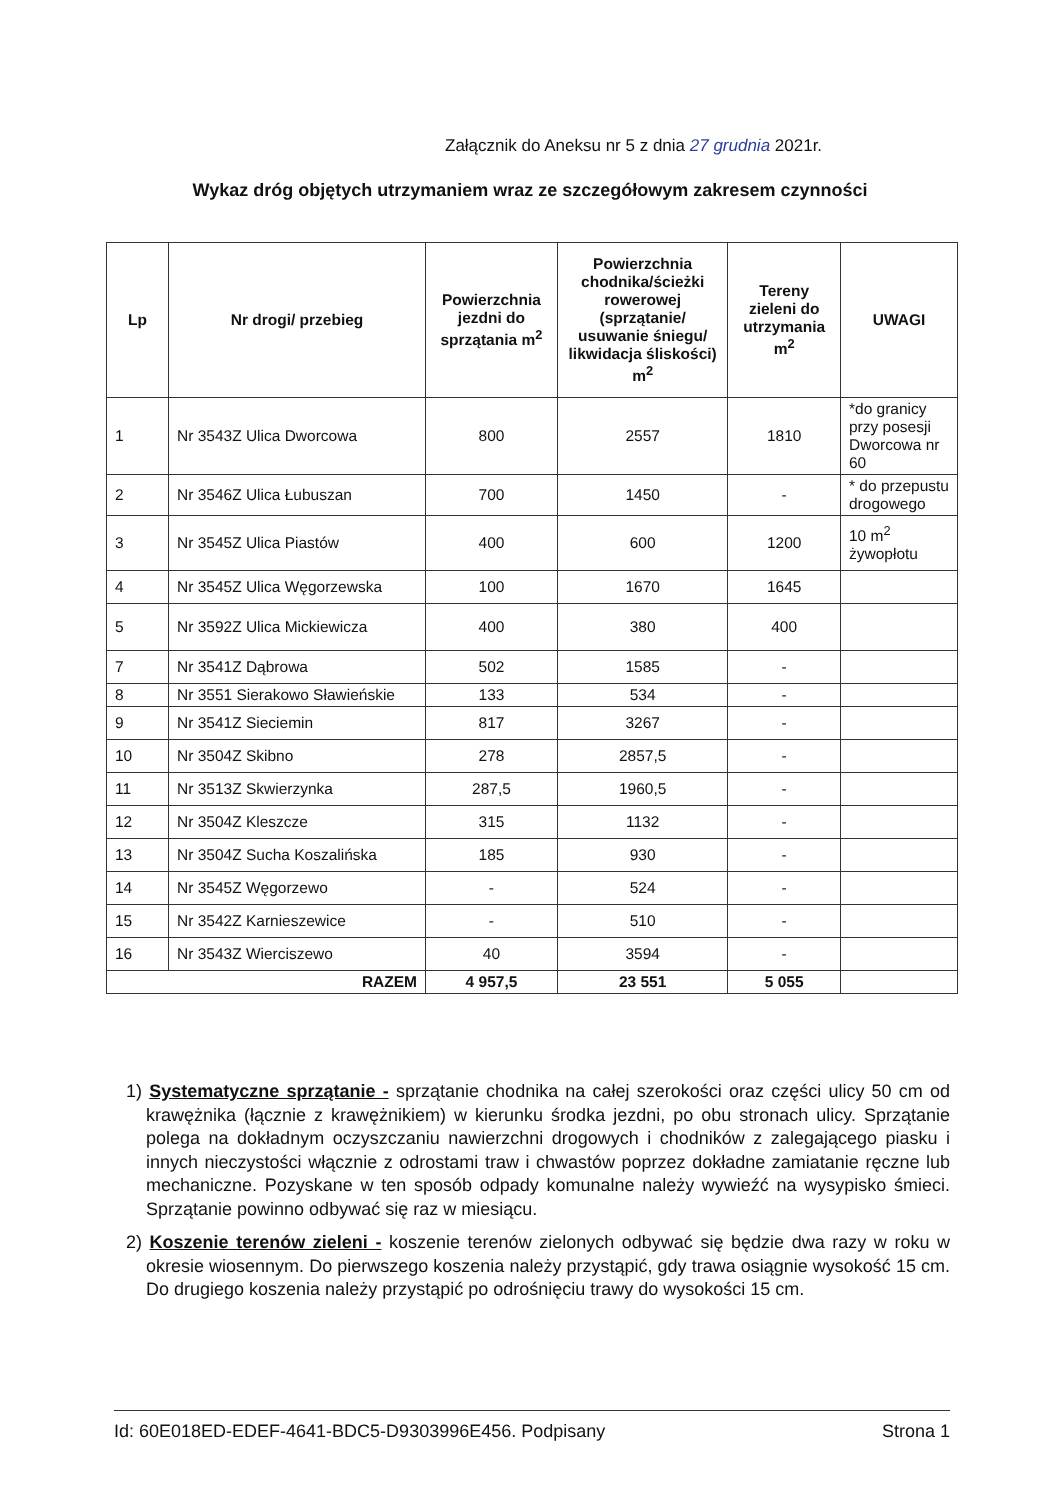Załącznik do Aneksu nr 5 z dnia 27 grudnia 2021r.
Wykaz dróg objętych utrzymaniem wraz ze szczegółowym zakresem czynności
| Lp | Nr drogi/ przebieg | Powierzchnia jezdni do sprzątania m<sup>2</sup> | Powierzchnia chodnika/ścieżki rowerowej (sprzątanie/ usuwanie śniegu/ likwidacja śliskości) m<sup>2</sup> | Tereny zieleni do utrzymania m<sup>2</sup> | UWAGI |
| --- | --- | --- | --- | --- | --- |
| 1 | Nr 3543Z Ulica Dworcowa | 800 | 2557 | 1810 | *do granicy przy posesji Dworcowa nr 60 |
| 2 | Nr 3546Z Ulica Łubuszan | 700 | 1450 | - | * do przepustu drogowego |
| 3 | Nr 3545Z Ulica Piastów | 400 | 600 | 1200 | 10 m<sup>2</sup> żywopłotu |
| 4 | Nr 3545Z Ulica Węgorzewska | 100 | 1670 | 1645 | |
| 5 | Nr 3592Z Ulica Mickiewicza | 400 | 380 | 400 | |
| 7 | Nr 3541Z Dąbrowa | 502 | 1585 | - | |
| 8 | Nr 3551 Sierakowo Sławieńskie | 133 | 534 | - | |
| 9 | Nr 3541Z Sieciemin | 817 | 3267 | - | |
| 10 | Nr 3504Z Skibno | 278 | 2857,5 | - | |
| 11 | Nr 3513Z Skwierzynka | 287,5 | 1960,5 | - | |
| 12 | Nr 3504Z Kleszcze | 315 | 1132 | - | |
| 13 | Nr 3504Z Sucha Koszalińska | 185 | 930 | - | |
| 14 | Nr 3545Z Węgorzewo | - | 524 | - | |
| 15 | Nr 3542Z Karnieszewice | - | 510 | - | |
| 16 | Nr 3543Z Wierciszewo | 40 | 3594 | - | |
| RAZEM | | 4 957,5 | 23 551 | 5 055 | |
1) Systematyczne sprzątanie - sprzątanie chodnika na całej szerokości oraz części ulicy 50 cm od krawężnika (łącznie z krawężnikiem) w kierunku środka jezdni, po obu stronach ulicy. Sprzątanie polega na dokładnym oczyszczaniu nawierzchni drogowych i chodników z zalegającego piasku i innych nieczystości włącznie z odrostami traw i chwastów poprzez dokładne zamiatanie ręczne lub mechaniczne. Pozyskane w ten sposób odpady komunalne należy wywieźć na wysypisko śmieci. Sprzątanie powinno odbywać się raz w miesiącu.
2) Koszenie terenów zieleni - koszenie terenów zielonych odbywać się będzie dwa razy w roku w okresie wiosennym. Do pierwszego koszenia należy przystąpić, gdy trawa osiągnie wysokość 15 cm. Do drugiego koszenia należy przystąpić po odrośnięciu trawy do wysokości 15 cm.
Id: 60E018ED-EDEF-4641-BDC5-D9303996E456. Podpisany Strona 1